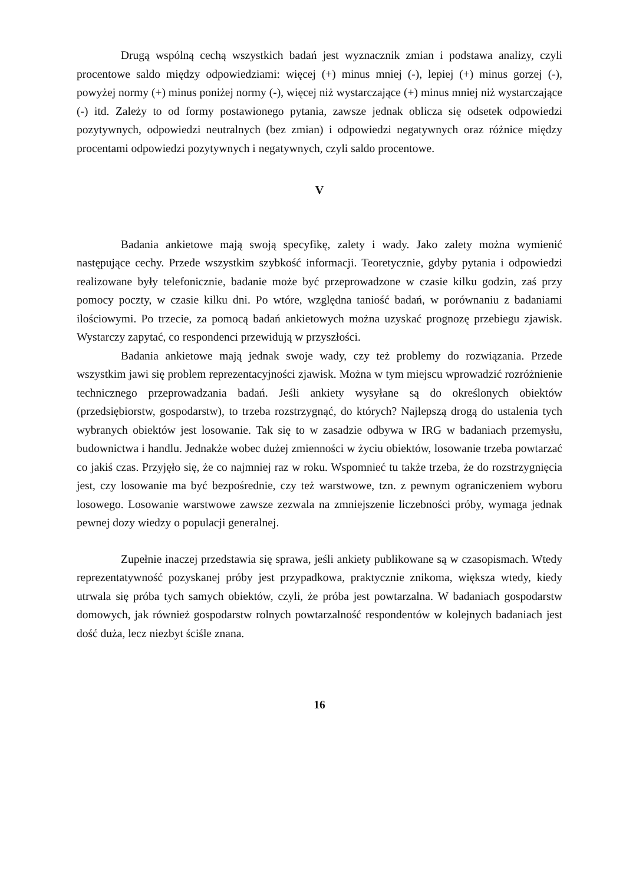Drugą wspólną cechą wszystkich badań jest wyznacznik zmian i podstawa analizy, czyli procentowe saldo między odpowiedziami: więcej (+) minus mniej (-), lepiej (+) minus gorzej (-), powyżej normy (+) minus poniżej normy (-), więcej niż wystarczające (+) minus mniej niż wystarczające (-) itd. Zależy to od formy postawionego pytania, zawsze jednak oblicza się odsetek odpowiedzi pozytywnych, odpowiedzi neutralnych (bez zmian) i odpowiedzi negatywnych oraz różnice między procentami odpowiedzi pozytywnych i negatywnych, czyli saldo procentowe.
V
Badania ankietowe mają swoją specyfikę, zalety i wady. Jako zalety można wymienić następujące cechy. Przede wszystkim szybkość informacji. Teoretycznie, gdyby pytania i odpowiedzi realizowane były telefonicznie, badanie może być przeprowadzone w czasie kilku godzin, zaś przy pomocy poczty, w czasie kilku dni. Po wtóre, względna taniość badań, w porównaniu z badaniami ilościowymi. Po trzecie, za pomocą badań ankietowych można uzyskać prognozę przebiegu zjawisk. Wystarczy zapytać, co respondenci przewidują w przyszłości.
Badania ankietowe mają jednak swoje wady, czy też problemy do rozwiązania. Przede wszystkim jawi się problem reprezentacyjności zjawisk. Można w tym miejscu wprowadzić rozróżnienie technicznego przeprowadzania badań. Jeśli ankiety wysyłane są do określonych obiektów (przedsiębiorstw, gospodarstw), to trzeba rozstrzygnąć, do których? Najlepszą drogą do ustalenia tych wybranych obiektów jest losowanie. Tak się to w zasadzie odbywa w IRG w badaniach przemysłu, budownictwa i handlu. Jednakże wobec dużej zmienności w życiu obiektów, losowanie trzeba powtarzać co jakiś czas. Przyjęło się, że co najmniej raz w roku. Wspomnieć tu także trzeba, że do rozstrzygnięcia jest, czy losowanie ma być bezpośrednie, czy też warstwowe, tzn. z pewnym ograniczeniem wyboru losowego. Losowanie warstwowe zawsze zezwala na zmniejszenie liczebności próby, wymaga jednak pewnej dozy wiedzy o populacji generalnej.
Zupełnie inaczej przedstawia się sprawa, jeśli ankiety publikowane są w czasopismach. Wtedy reprezentatywność pozyskanej próby jest przypadkowa, praktycznie znikoma, większa wtedy, kiedy utrwala się próba tych samych obiektów, czyli, że próba jest powtarzalna. W badaniach gospodarstw domowych, jak również gospodarstw rolnych powtarzalność respondentów w kolejnych badaniach jest dość duża, lecz niezbyt ściśle znana.
16